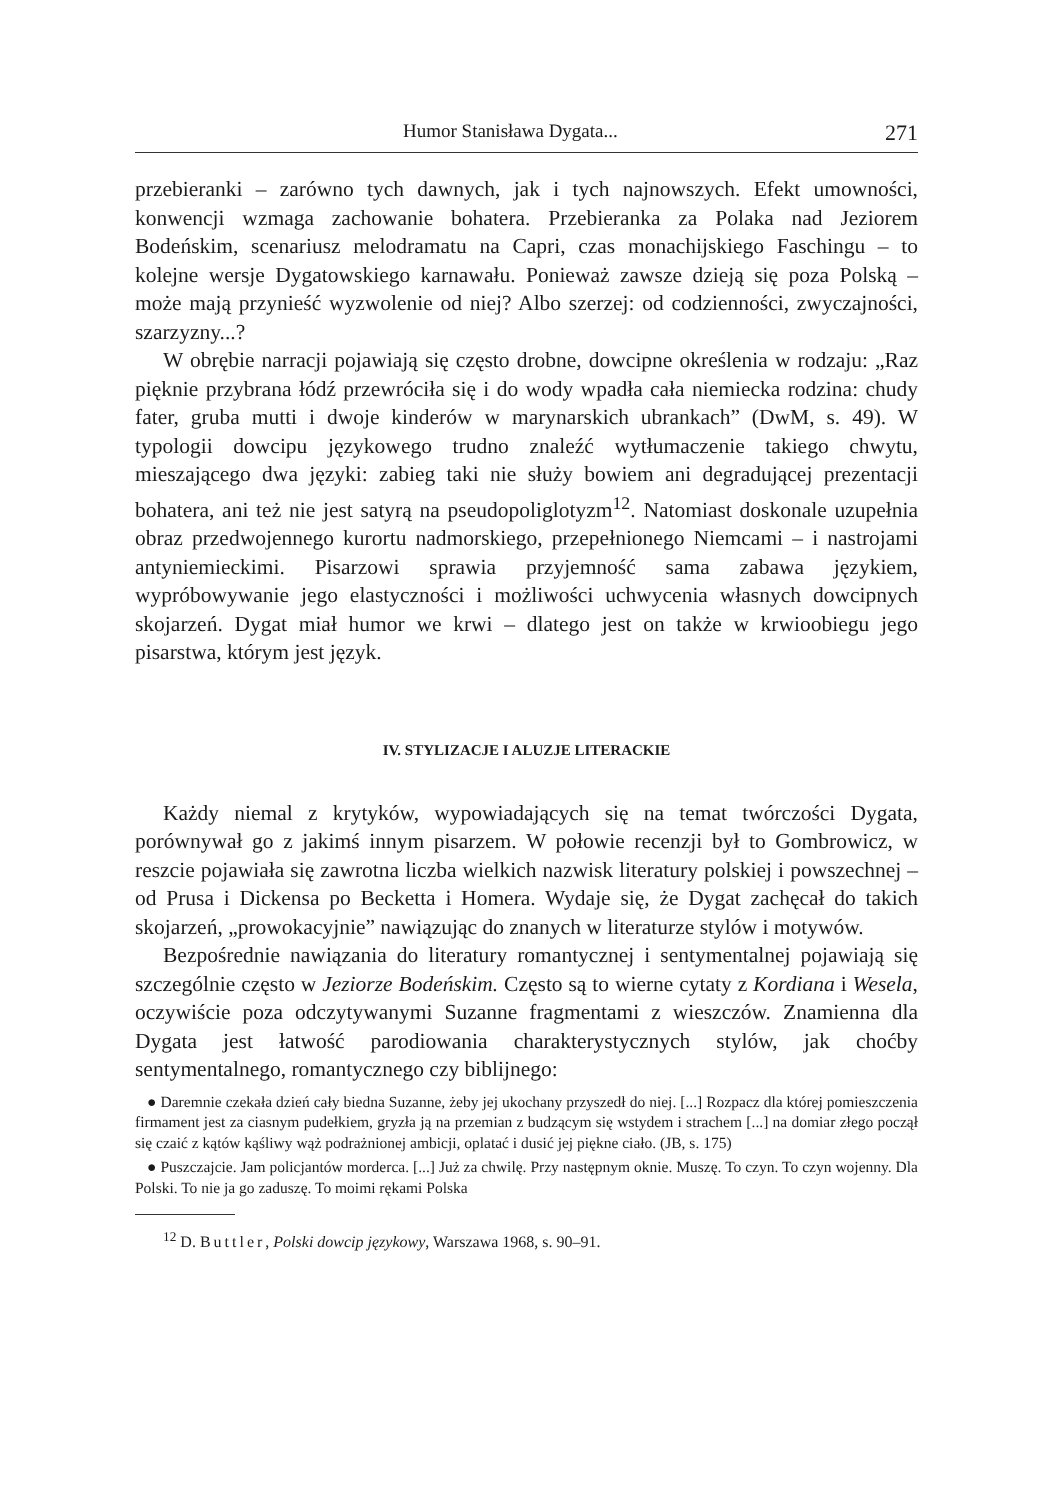Humor Stanisława Dygata... 271
przebieranki – zarówno tych dawnych, jak i tych najnowszych. Efekt umowności, konwencji wzmaga zachowanie bohatera. Przebieranka za Polaka nad Jeziorem Bodeńskim, scenariusz melodramatu na Capri, czas monachijskiego Faschingu – to kolejne wersje Dygatowskiego karnawału. Ponieważ zawsze dzieją się poza Polską – może mają przynieść wyzwolenie od niej? Albo szerzej: od codzienności, zwyczajności, szarzyzny...?
W obrębie narracji pojawiają się często drobne, dowcipne określenia w rodzaju: „Raz pięknie przybrana łódź przewróciła się i do wody wpadła cała niemiecka rodzina: chudy fater, gruba mutti i dwoje kinderów w marynarskich ubrankach” (DwM, s. 49). W typologii dowcipu językowego trudno znaleźć wytłumaczenie takiego chwytu, mieszającego dwa języki: zabieg taki nie służy bowiem ani degradującej prezentacji bohatera, ani też nie jest satyrą na pseudopoliglotyzm<sup>12</sup>. Natomiast doskonale uzupełnia obraz przedwojennego kurortu nadmorskiego, przepełnionego Niemcami – i nastrojami antyniemieckimi. Pisarzowi sprawia przyjemność sama zabawa językiem, wypróbowywanie jego elastyczności i możliwości uchwycenia własnych dowcipnych skojarzeń. Dygat miał humor we krwi – dlatego jest on także w krwioobiegu jego pisarstwa, którym jest język.
IV. STYLIZACJE I ALUZJE LITERACKIE
Każdy niemal z krytyków, wypowiadających się na temat twórczości Dygata, porównywał go z jakimś innym pisarzem. W połowie recenzji był to Gombrowicz, w reszcie pojawiała się zawrotna liczba wielkich nazwisk literatury polskiej i powszechnej – od Prusa i Dickensa po Becketta i Homera. Wydaje się, że Dygat zachęcał do takich skojarzeń, „prowokacyjnie” nawiązując do znanych w literaturze stylów i motywów.
Bezpośrednie nawiązania do literatury romantycznej i sentymentalnej pojawiają się szczególnie często w Jeziorze Bodeńskim. Często są to wierne cytaty z Kordiana i Wesela, oczywiście poza odczytywanymi Suzanne fragmentami z wieszczów. Znamienna dla Dygata jest łatwość parodiowania charakterystycznych stylów, jak choćby sentymentalnego, romantycznego czy biblijnego:
● Daremnie czekała dzień cały biedna Suzanne, żeby jej ukochany przyszedł do niej. [...] Rozpacz dla której pomieszczenia firmament jest za ciasnym pudełkiem, gryzła ją na przemian z budzącym się wstydem i strachem [...] na domiar złego począł się czaić z kątów kąśliwy wąż podrażnionej ambicji, oplatać i dusić jej piękne ciało. (JB, s. 175)
● Puszczajcie. Jam policjantów morderca. [...] Już za chwilę. Przy następnym oknie. Muszę. To czyn. To czyn wojenny. Dla Polski. To nie ja go zaduszę. To moimi rękami Polska
<sup>12</sup> D. Buttler, Polski dowcip językowy, Warszawa 1968, s. 90–91.